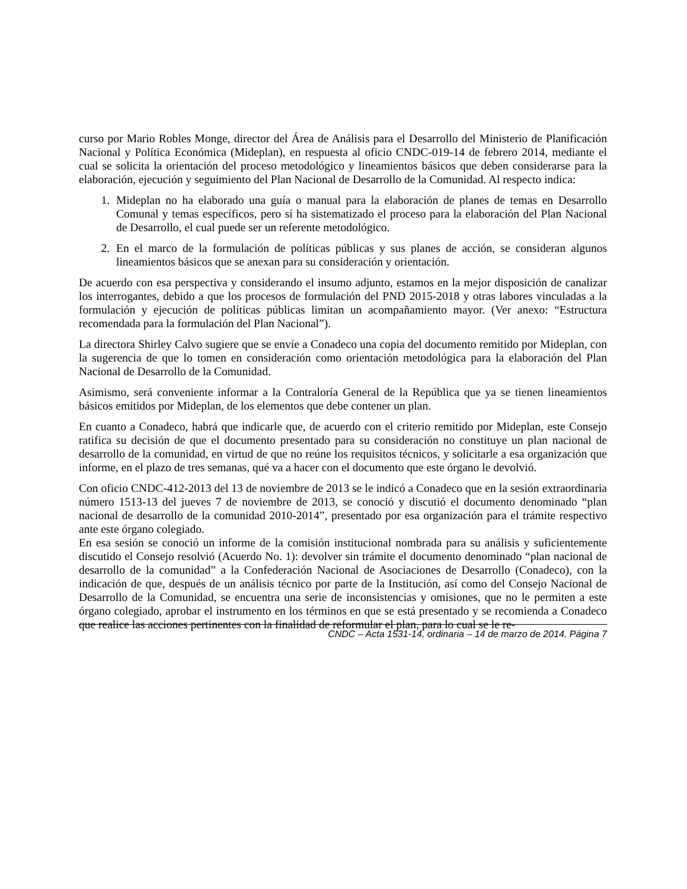curso por Mario Robles Monge, director del Área de Análisis para el Desarrollo del Ministerio de Planificación Nacional y Política Económica (Mideplan), en respuesta al oficio CNDC-019-14 de febrero 2014, mediante el cual se solicita la orientación del proceso metodológico y lineamientos básicos que deben considerarse para la elaboración, ejecución y seguimiento del Plan Nacional de Desarrollo de la Comunidad. Al respecto indica:
1. Mideplan no ha elaborado una guía o manual para la elaboración de planes de temas en Desarrollo Comunal y temas específicos, pero sí ha sistematizado el proceso para la elaboración del Plan Nacional de Desarrollo, el cual puede ser un referente metodológico.
2. En el marco de la formulación de políticas públicas y sus planes de acción, se consideran algunos lineamientos básicos que se anexan para su consideración y orientación.
De acuerdo con esa perspectiva y considerando el insumo adjunto, estamos en la mejor disposición de canalizar los interrogantes, debido a que los procesos de formulación del PND 2015-2018 y otras labores vinculadas a la formulación y ejecución de políticas públicas limitan un acompañamiento mayor. (Ver anexo: “Estructura recomendada para la formulación del Plan Nacional”).
La directora Shirley Calvo sugiere que se envíe a Conadeco una copia del documento remitido por Mideplan, con la sugerencia de que lo tomen en consideración como orientación metodológica para la elaboración del Plan Nacional de Desarrollo de la Comunidad.
Asimismo, será conveniente informar a la Contraloría General de la República que ya se tienen lineamientos básicos emitidos por Mideplan, de los elementos que debe contener un plan.
En cuanto a Conadeco, habrá que indicarle que, de acuerdo con el criterio remitido por Mideplan, este Consejo ratifica su decisión de que el documento presentado para su consideración no constituye un plan nacional de desarrollo de la comunidad, en virtud de que no reúne los requisitos técnicos, y solicitarle a esa organización que informe, en el plazo de tres semanas, qué va a hacer con el documento que este órgano le devolvió.
Con oficio CNDC-412-2013 del 13 de noviembre de 2013 se le indicó a Conadeco que en la sesión extraordinaria número 1513-13 del jueves 7 de noviembre de 2013, se conoció y discutió el documento denominado “plan nacional de desarrollo de la comunidad 2010-2014”, presentado por esa organización para el trámite respectivo ante este órgano colegiado.
En esa sesión se conoció un informe de la comisión institucional nombrada para su análisis y suficientemente discutido el Consejo resolvió (Acuerdo No. 1): devolver sin trámite el documento denominado “plan nacional de desarrollo de la comunidad” a la Confederación Nacional de Asociaciones de Desarrollo (Conadeco), con la indicación de que, después de un análisis técnico por parte de la Institución, así como del Consejo Nacional de Desarrollo de la Comunidad, se encuentra una serie de inconsistencias y omisiones, que no le permiten a este órgano colegiado, aprobar el instrumento en los términos en que se está presentado y se recomienda a Conadeco que realice las acciones pertinentes con la finalidad de reformular el plan, para lo cual se le re-
CNDC – Acta 1531-14, ordinaria – 14 de marzo de 2014. Página 7